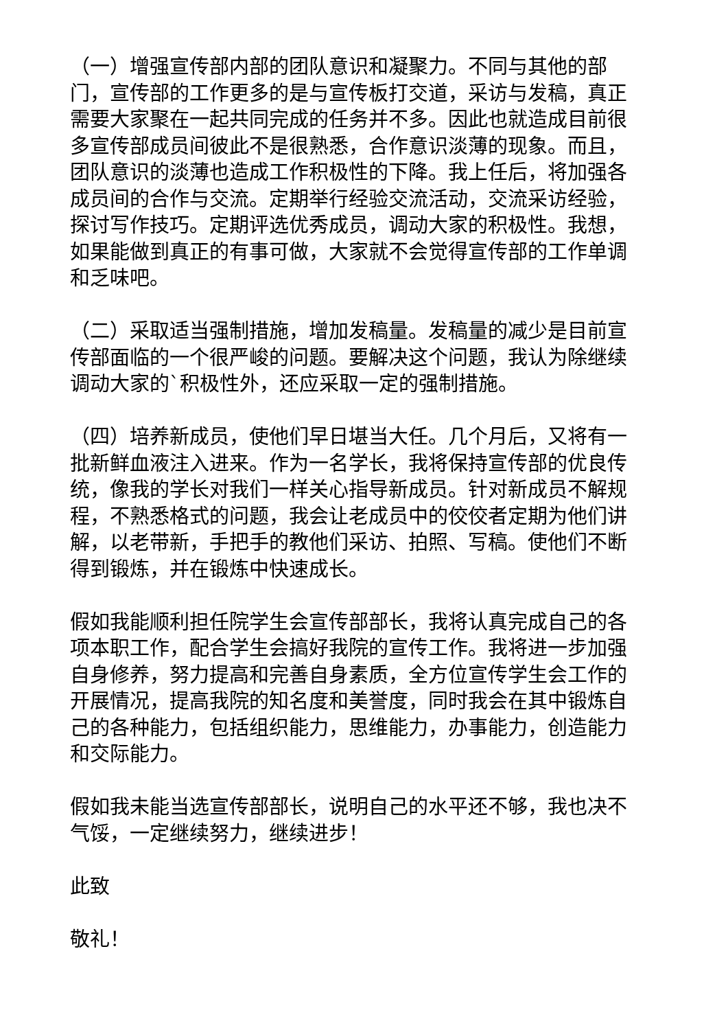（一）增强宣传部内部的团队意识和凝聚力。不同与其他的部门，宣传部的工作更多的是与宣传板打交道，采访与发稿，真正需要大家聚在一起共同完成的任务并不多。因此也就造成目前很多宣传部成员间彼此不是很熟悉，合作意识淡薄的现象。而且，团队意识的淡薄也造成工作积极性的下降。我上任后，将加强各成员间的合作与交流。定期举行经验交流活动，交流采访经验，探讨写作技巧。定期评选优秀成员，调动大家的积极性。我想，如果能做到真正的有事可做，大家就不会觉得宣传部的工作单调和乏味吧。
（二）采取适当强制措施，增加发稿量。发稿量的减少是目前宣传部面临的一个很严峻的问题。要解决这个问题，我认为除继续调动大家的`积极性外，还应采取一定的强制措施。
（四）培养新成员，使他们早日堪当大任。几个月后，又将有一批新鲜血液注入进来。作为一名学长，我将保持宣传部的优良传统，像我的学长对我们一样关心指导新成员。针对新成员不解规程，不熟悉格式的问题，我会让老成员中的佼佼者定期为他们讲解，以老带新，手把手的教他们采访、拍照、写稿。使他们不断得到锻炼，并在锻炼中快速成长。
假如我能顺利担任院学生会宣传部部长，我将认真完成自己的各项本职工作，配合学生会搞好我院的宣传工作。我将进一步加强自身修养，努力提高和完善自身素质，全方位宣传学生会工作的开展情况，提高我院的知名度和美誉度，同时我会在其中锻炼自己的各种能力，包括组织能力，思维能力，办事能力，创造能力和交际能力。
假如我未能当选宣传部部长，说明自己的水平还不够，我也决不气馁，一定继续努力，继续进步！
此致
敬礼！